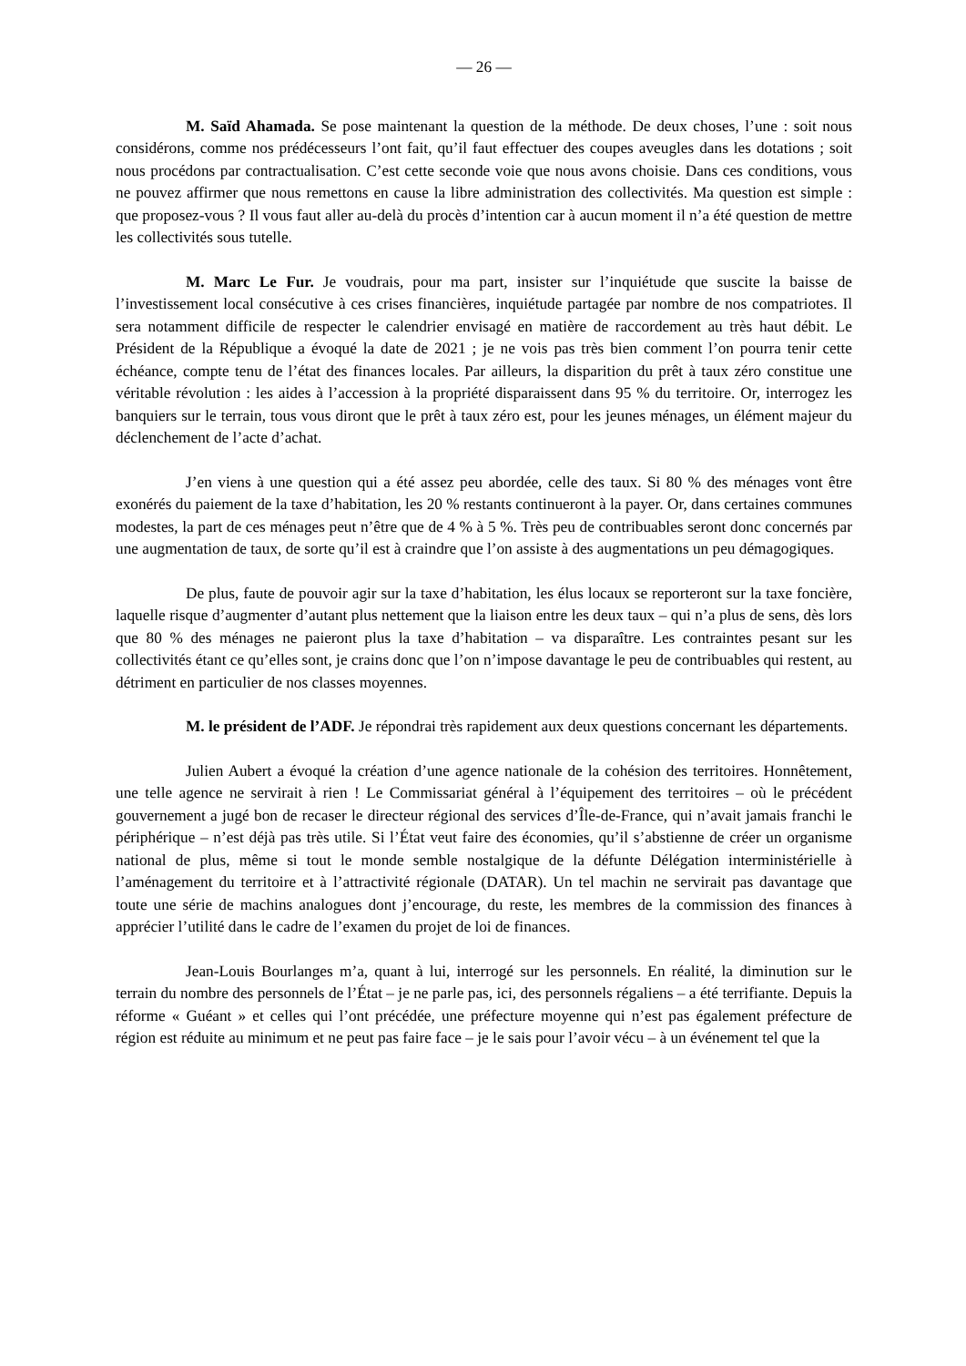— 26 —
M. Saïd Ahamada. Se pose maintenant la question de la méthode. De deux choses, l’une : soit nous considérons, comme nos prédécesseurs l’ont fait, qu’il faut effectuer des coupes aveugles dans les dotations ; soit nous procédons par contractualisation. C’est cette seconde voie que nous avons choisie. Dans ces conditions, vous ne pouvez affirmer que nous remettons en cause la libre administration des collectivités. Ma question est simple : que proposez-vous ? Il vous faut aller au-delà du procès d’intention car à aucun moment il n’a été question de mettre les collectivités sous tutelle.
M. Marc Le Fur. Je voudrais, pour ma part, insister sur l’inquiétude que suscite la baisse de l’investissement local consécutive à ces crises financières, inquiétude partagée par nombre de nos compatriotes. Il sera notamment difficile de respecter le calendrier envisagé en matière de raccordement au très haut débit. Le Président de la République a évoqué la date de 2021 ; je ne vois pas très bien comment l’on pourra tenir cette échéance, compte tenu de l’état des finances locales. Par ailleurs, la disparition du prêt à taux zéro constitue une véritable révolution : les aides à l’accession à la propriété disparaissent dans 95 % du territoire. Or, interrogez les banquiers sur le terrain, tous vous diront que le prêt à taux zéro est, pour les jeunes ménages, un élément majeur du déclenchement de l’acte d’achat.
J’en viens à une question qui a été assez peu abordée, celle des taux. Si 80 % des ménages vont être exonérés du paiement de la taxe d’habitation, les 20 % restants continueront à la payer. Or, dans certaines communes modestes, la part de ces ménages peut n’être que de 4 % à 5 %. Très peu de contribuables seront donc concernés par une augmentation de taux, de sorte qu’il est à craindre que l’on assiste à des augmentations un peu démagogiques.
De plus, faute de pouvoir agir sur la taxe d’habitation, les élus locaux se reporteront sur la taxe foncière, laquelle risque d’augmenter d’autant plus nettement que la liaison entre les deux taux – qui n’a plus de sens, dès lors que 80 % des ménages ne paieront plus la taxe d’habitation – va disparaître. Les contraintes pesant sur les collectivités étant ce qu’elles sont, je crains donc que l’on n’impose davantage le peu de contribuables qui restent, au détriment en particulier de nos classes moyennes.
M. le président de l’ADF. Je répondrai très rapidement aux deux questions concernant les départements.
Julien Aubert a évoqué la création d’une agence nationale de la cohésion des territoires. Honnêtement, une telle agence ne servirait à rien ! Le Commissariat général à l’équipement des territoires – où le précédent gouvernement a jugé bon de recaser le directeur régional des services d’Île-de-France, qui n’avait jamais franchi le périphérique – n’est déjà pas très utile. Si l’État veut faire des économies, qu’il s’abstienne de créer un organisme national de plus, même si tout le monde semble nostalgique de la défunte Délégation interministérielle à l’aménagement du territoire et à l’attractivité régionale (DATAR). Un tel machin ne servirait pas davantage que toute une série de machins analogues dont j’encourage, du reste, les membres de la commission des finances à apprécier l’utilité dans le cadre de l’examen du projet de loi de finances.
Jean-Louis Bourlanges m’a, quant à lui, interrogé sur les personnels. En réalité, la diminution sur le terrain du nombre des personnels de l’État – je ne parle pas, ici, des personnels régaliens – a été terrifiante. Depuis la réforme « Guéant » et celles qui l’ont précédée, une préfecture moyenne qui n’est pas également préfecture de région est réduite au minimum et ne peut pas faire face – je le sais pour l’avoir vécu – à un événement tel que la